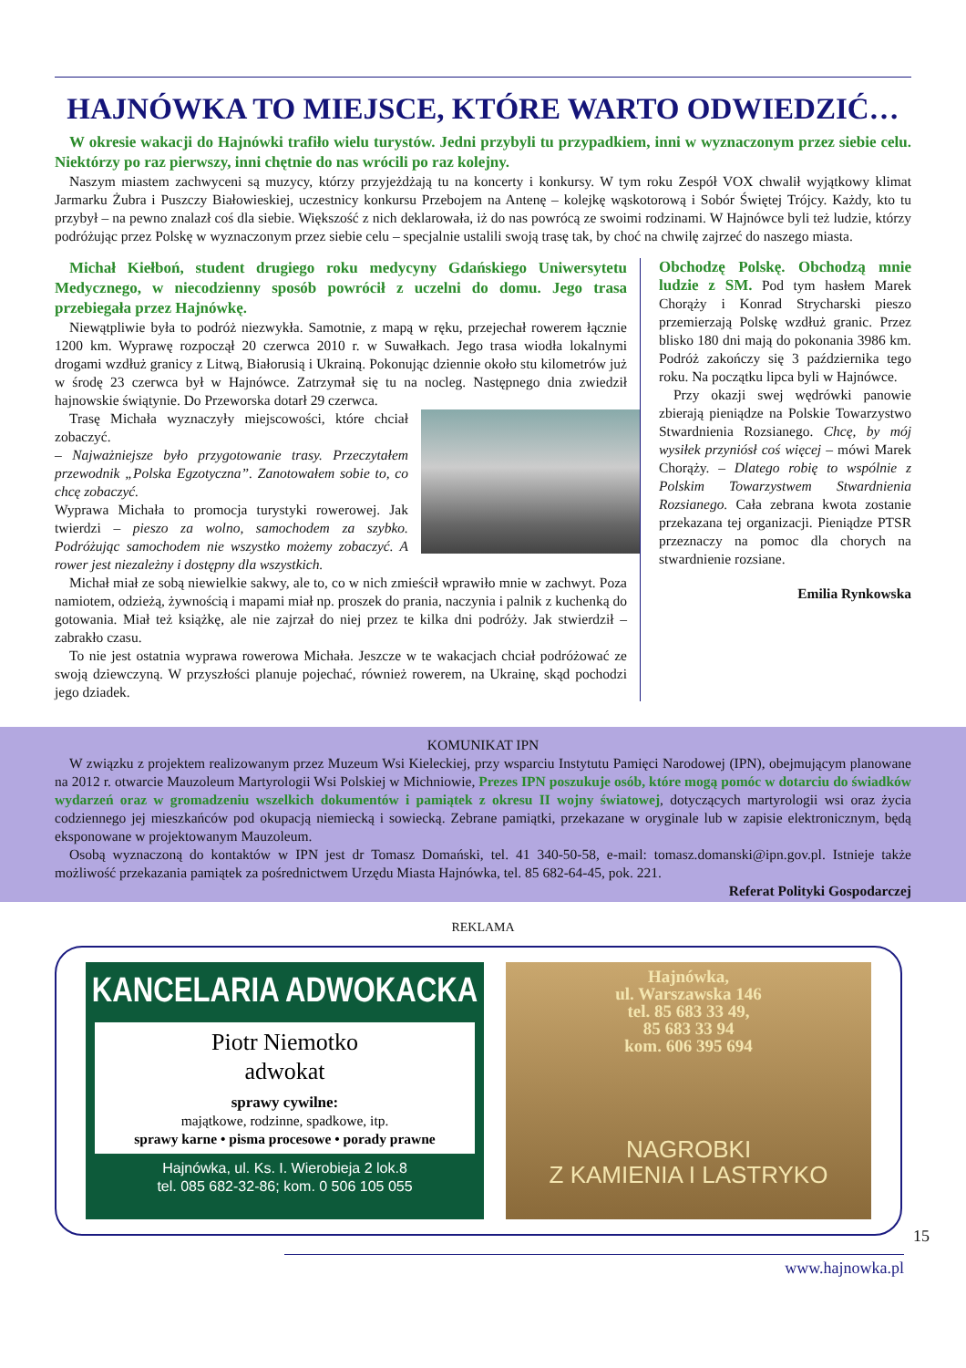HAJNÓWKA TO MIEJSCE, KTÓRE WARTO ODWIEDZIĆ…
W okresie wakacji do Hajnówki trafiło wielu turystów. Jedni przybyli tu przypadkiem, inni w wyznaczonym przez siebie celu. Niektórzy po raz pierwszy, inni chętnie do nas wrócili po raz kolejny.
Naszym miastem zachwyceni są muzycy, którzy przyjeżdżają tu na koncerty i konkursy. W tym roku Zespół VOX chwalił wyjątkowy klimat Jarmarku Żubra i Puszczy Białowieskiej, uczestnicy konkursu Przebojem na Antenę – kolejkę wąskotorową i Sobór Świętej Trójcy. Każdy, kto tu przybył – na pewno znalazł coś dla siebie. Większość z nich deklarowała, iż do nas powrócą ze swoimi rodzinami. W Hajnówce byli też ludzie, którzy podróżując przez Polskę w wyznaczonym przez siebie celu – specjalnie ustalili swoją trasę tak, by choć na chwilę zajrzeć do naszego miasta.
Michał Kiełboń, student drugiego roku medycyny Gdańskiego Uniwersytetu Medycznego, w niecodzienny sposób powrócił z uczelni do domu. Jego trasa przebiegała przez Hajnówkę.
Niewątpliwie była to podróż niezwykła. Samotnie, z mapą w ręku, przejechał rowerem łącznie 1200 km. Wyprawę rozpoczął 20 czerwca 2010 r. w Suwałkach. Jego trasa wiodła lokalnymi drogami wzdłuż granicy z Litwą, Białorusią i Ukrainą. Pokonując dziennie około stu kilometrów już w środę 23 czerwca był w Hajnówce. Zatrzymał się tu na nocleg. Następnego dnia zwiedził hajnowskie świątynie. Do Przeworska dotarł 29 czerwca.
Trasę Michała wyznaczyły miejscowości, które chciał zobaczyć.
– Najważniejsze było przygotowanie trasy. Przeczytałem przewodnik „Polska Egzotyczna”. Zanotowałem sobie to, co chcę zobaczyć.
Wyprawa Michała to promocja turystyki rowerowej. Jak twierdzi – pieszo za wolno, samochodem za szybko. Podróżując samochodem nie wszystko możemy zobaczyć. A rower jest niezależny i dostępny dla wszystkich.
Michał miał ze sobą niewielkie sakwy, ale to, co w nich zmieścił wprawiło mnie w zachwyt. Poza namiotem, odzieżą, żywnością i mapami miał np. proszek do prania, naczynia i palnik z kuchenką do gotowania. Miał też książkę, ale nie zajrzał do niej przez te kilka dni podróży. Jak stwierdził – zabrakło czasu.
To nie jest ostatnia wyprawa rowerowa Michała. Jeszcze w te wakacjach chciał podróżować ze swoją dziewczyną. W przyszłości planuje pojechać, również rowerem, na Ukrainę, skąd pochodzi jego dziadek.
Obchodzę Polskę. Obchodzą mnie ludzie z SM. Pod tym hasłem Marek Chorąży i Konrad Strycharski pieszo przemierzają Polskę wzdłuż granic. Przez blisko 180 dni mają do pokonania 3986 km. Podróż zakończy się 3 października tego roku. Na początku lipca byli w Hajnówce.
Przy okazji swej wędrówki panowie zbierają pieniądze na Polskie Towarzystwo Stwardnienia Rozsianego. Chcę, by mój wysiłek przyniósł coś więcej – mówi Marek Chorąży. – Dlatego robię to wspólnie z Polskim Towarzystwem Stwardnienia Rozsianego. Cała zebrana kwota zostanie przekazana tej organizacji. Pieniądze PTSR przeznaczy na pomoc dla chorych na stwardnienie rozsiane.
Emilia Rynkowska
KOMUNIKAT IPN
W związku z projektem realizowanym przez Muzeum Wsi Kieleckiej, przy wsparciu Instytutu Pamięci Narodowej (IPN), obejmującym planowane na 2012 r. otwarcie Mauzoleum Martyrologii Wsi Polskiej w Michniowie, Prezes IPN poszukuje osób, które mogą pomóc w dotarciu do świadków wydarzeń oraz w gromadzeniu wszelkich dokumentów i pamiątek z okresu II wojny światowej, dotyczących martyrologii wsi oraz życia codziennego jej mieszkańców pod okupacją niemiecką i sowiecką. Zebrane pamiątki, przekazane w oryginale lub w zapisie elektronicznym, będą eksponowane w projektowanym Mauzoleum.
Osobą wyznaczoną do kontaktów w IPN jest dr Tomasz Domański, tel. 41 340-50-58, e-mail: tomasz.domanski@ipn.gov.pl. Istnieje także możliwość przekazania pamiątek za pośrednictwem Urzędu Miasta Hajnówka, tel. 85 682-64-45, pok. 221.
Referat Polityki Gospodarczej
REKLAMA
KANCELARIA ADWOKACKA
Piotr Niemotko
adwokat
sprawy cywilne:
majątkowe, rodzinne, spadkowe, itp.
sprawy karne • pisma procesowe • porady prawne
Hajnówka, ul. Ks. I. Wierobieja 2 lok.8
tel. 085 682-32-86; kom. 0 506 105 055
Hajnówka,
ul. Warszawska 146
tel. 85 683 33 49,
85 683 33 94
kom. 606 395 694
NAGROBKI
Z KAMIENIA I LASTRYKO
www.hajnowka.pl
15